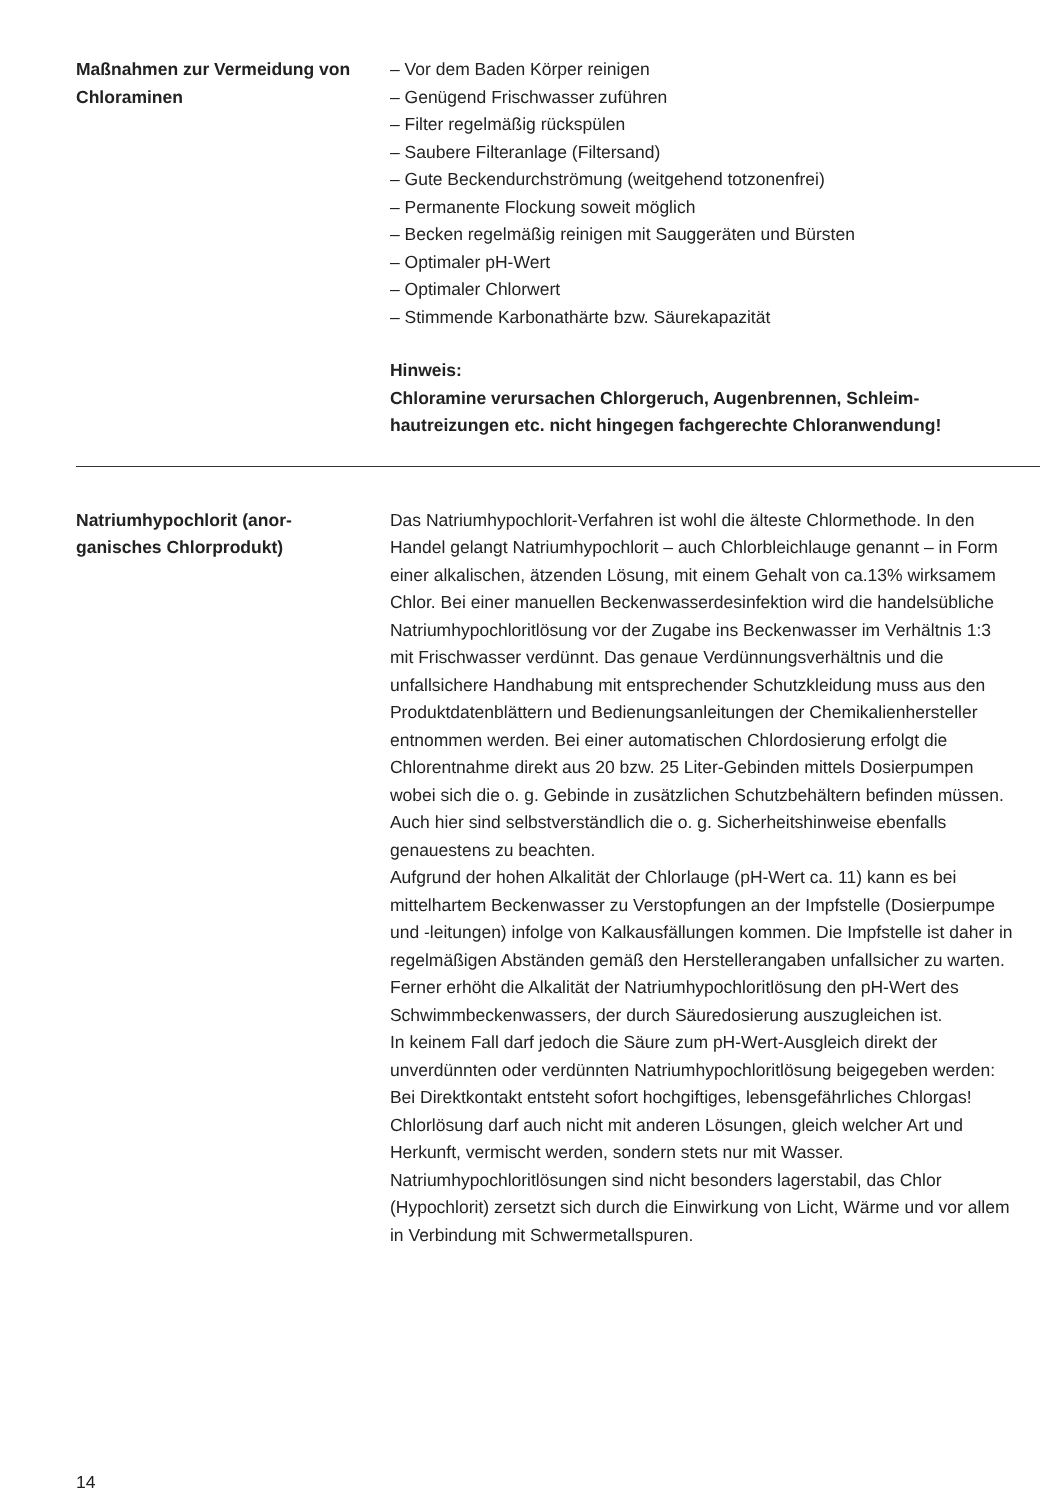Maßnahmen zur Vermeidung von Chloraminen
– Vor dem Baden Körper reinigen
– Genügend Frischwasser zuführen
– Filter regelmäßig rückspülen
– Saubere Filteranlage (Filtersand)
– Gute Beckendurchströmung (weitgehend totzonenfrei)
– Permanente Flockung soweit möglich
– Becken regelmäßig reinigen mit Sauggeräten und Bürsten
– Optimaler pH-Wert
– Optimaler Chlorwert
– Stimmende Karbonathärte bzw. Säurekapazität
Hinweis:
Chloramine verursachen Chlorgeruch, Augenbrennen, Schleim­hautreizungen etc. nicht hingegen fachgerechte Chloranwendung!
Natriumhypochlorit (anor­ganisches Chlorprodukt)
Das Natriumhypochlorit-Verfahren ist wohl die älteste Chlormethode. In den Handel gelangt Natriumhypochlorit – auch Chlorbleichlauge genannt – in Form einer alkalischen, ätzenden Lösung, mit einem Gehalt von ca.13% wirksamem Chlor. Bei einer manuellen Beckenwasser­desinfektion wird die handelsübliche Natriumhypochloritlösung vor der Zugabe ins Beckenwasser im Verhältnis 1:3 mit Frischwasser verdünnt. Das genaue Verdünnungsverhältnis und die unfallsichere Handhabung mit entsprechender Schutzkleidung muss aus den Produktdatenblättern und Bedienungsanleitungen der Chemikalienhersteller entnommen werden. Bei einer automatischen Chlordosierung erfolgt die Chlorentnahme direkt aus 20 bzw. 25 Liter-Gebinden mittels Dosierpumpen wobei sich die o. g. Gebinde in zusätzlichen Schutzbehältern befinden müssen. Auch hier sind selbstverständlich die o. g. Sicherheitshinweise ebenfalls genauestens zu beachten.
Aufgrund der hohen Alkalität der Chlorlauge (pH-Wert ca. 11) kann es bei mittelhartem Beckenwasser zu Verstopfungen an der Impfstelle (Dosierpumpe und -leitungen) infolge von Kalkausfällungen kommen. Die Impfstelle ist daher in regelmäßigen Abständen gemäß den Herstellerangaben unfallsicher zu warten. Ferner erhöht die Alkalität der Natriumhypochloritlösung den pH-Wert des Schwimmbeckenwassers, der durch Säuredosierung auszugleichen ist.
In keinem Fall darf jedoch die Säure zum pH-Wert-Ausgleich direkt der unverdünnten oder verdünnten Natriumhypochloritlösung beigegeben werden: Bei Direktkontakt entsteht sofort hochgiftiges, lebensgefährliches Chlorgas! Chlorlösung darf auch nicht mit anderen Lösungen, gleich welcher Art und Herkunft, vermischt werden, sondern stets nur mit Wasser. Natriumhypochloritlösungen sind nicht besonders lagerstabil, das Chlor (Hypochlorit) zersetzt sich durch die Einwirkung von Licht, Wärme und vor allem in Verbindung mit Schwermetallspuren.
14